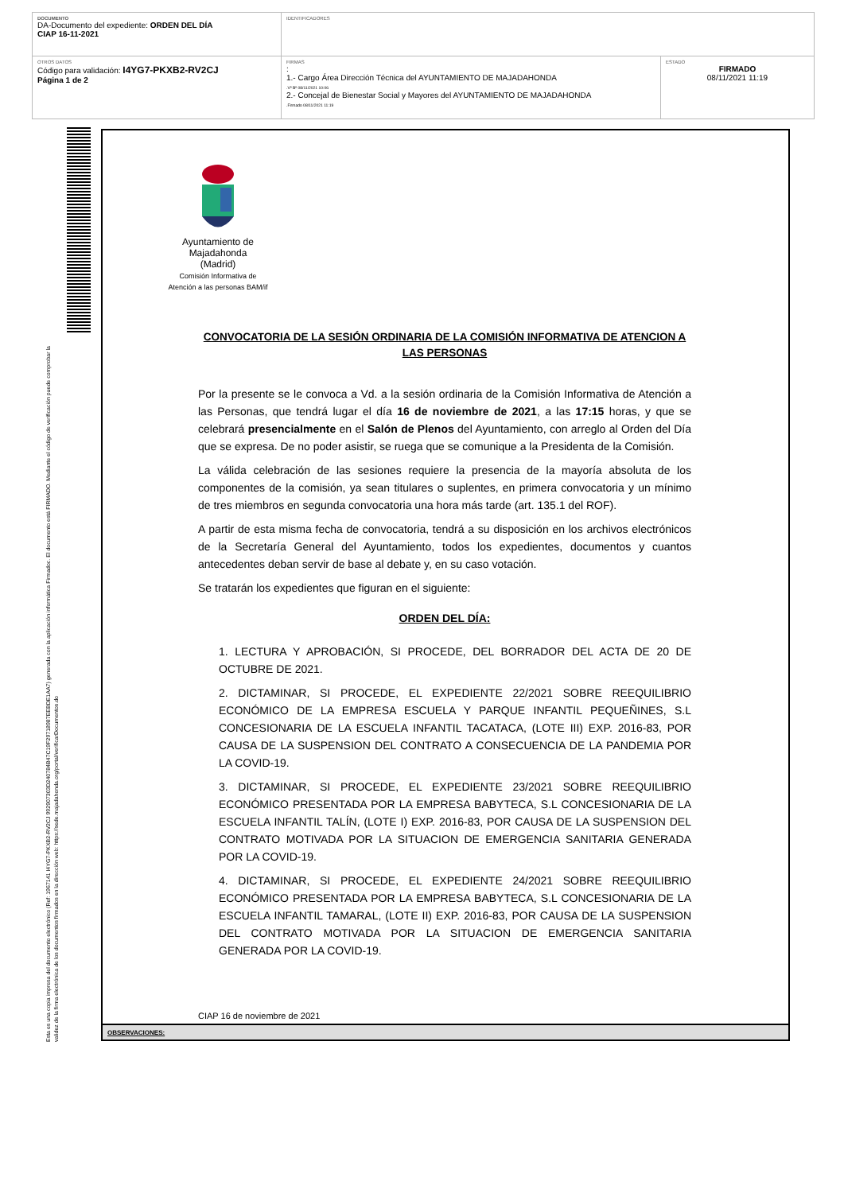| DOCUMENTO DA-Documento del expediente: ORDEN DEL DÍA CIAP 16-11-2021 | IDENTIFICADORES | |
| OTROS DATOS Código para validación: I4YG7-PKXB2-RV2CJ Página 1 de 2 | FIRMAS : 1.- Cargo Área Dirección Técnica del AYUNTAMIENTO DE MAJADAHONDA .Vº Bº 08/11/2021 10:06 2.- Concejal de Bienestar Social y Mayores del AYUNTAMIENTO DE MAJADAHONDA .Firmado 08/11/2021 11:19 | ESTADO FIRMADO 08/11/2021 11:19 |
Esta es una copia impresa del documento electrónico (Ref: 1967141 I4YG7-PKXB2-RV2CJ 992907303D240784B47C19F29718987EEBDE1AA7) generada con la aplicación informática Firmadoc. El documento está FIRMADO. Mediante el código de verificación puede comprobar la validez de la firma electrónica de los documentos firmados en la dirección web: https://sede.majadahonda.org/portal/verificarDocumentos.do
Ayuntamiento de
Majadahonda
(Madrid)
Comisión Informativa de
Atención a las personas BAM/if
CONVOCATORIA DE LA SESIÓN ORDINARIA DE LA COMISIÓN INFORMATIVA DE ATENCION A LAS PERSONAS
Por la presente se le convoca a Vd. a la sesión ordinaria de la Comisión Informativa de Atención a las Personas, que tendrá lugar el día 16 de noviembre de 2021, a las 17:15 horas, y que se celebrará presencialmente en el Salón de Plenos del Ayuntamiento, con arreglo al Orden del Día que se expresa. De no poder asistir, se ruega que se comunique a la Presidenta de la Comisión.
La válida celebración de las sesiones requiere la presencia de la mayoría absoluta de los componentes de la comisión, ya sean titulares o suplentes, en primera convocatoria y un mínimo de tres miembros en segunda convocatoria una hora más tarde (art. 135.1 del ROF).
A partir de esta misma fecha de convocatoria, tendrá a su disposición en los archivos electrónicos de la Secretaría General del Ayuntamiento, todos los expedientes, documentos y cuantos antecedentes deban servir de base al debate y, en su caso votación.
Se tratarán los expedientes que figuran en el siguiente:
ORDEN DEL DÍA:
1. LECTURA Y APROBACIÓN, SI PROCEDE, DEL BORRADOR DEL ACTA DE 20 DE OCTUBRE DE 2021.
2. DICTAMINAR, SI PROCEDE, EL EXPEDIENTE 22/2021 SOBRE REEQUILIBRIO ECONÓMICO DE LA EMPRESA ESCUELA Y PARQUE INFANTIL PEQUEÑINES, S.L CONCESIONARIA DE LA ESCUELA INFANTIL TACATACA, (LOTE III) EXP. 2016-83, POR CAUSA DE LA SUSPENSION DEL CONTRATO A CONSECUENCIA DE LA PANDEMIA POR LA COVID-19.
3. DICTAMINAR, SI PROCEDE, EL EXPEDIENTE 23/2021 SOBRE REEQUILIBRIO ECONÓMICO PRESENTADA POR LA EMPRESA BABYTECA, S.L CONCESIONARIA DE LA ESCUELA INFANTIL TALÍN, (LOTE I) EXP. 2016-83, POR CAUSA DE LA SUSPENSION DEL CONTRATO MOTIVADA POR LA SITUACION DE EMERGENCIA SANITARIA GENERADA POR LA COVID-19.
4. DICTAMINAR, SI PROCEDE, EL EXPEDIENTE 24/2021 SOBRE REEQUILIBRIO ECONÓMICO PRESENTADA POR LA EMPRESA BABYTECA, S.L CONCESIONARIA DE LA ESCUELA INFANTIL TAMARAL, (LOTE II) EXP. 2016-83, POR CAUSA DE LA SUSPENSION DEL CONTRATO MOTIVADA POR LA SITUACION DE EMERGENCIA SANITARIA GENERADA POR LA COVID-19.
CIAP 16 de noviembre de 2021
OBSERVACIONES: